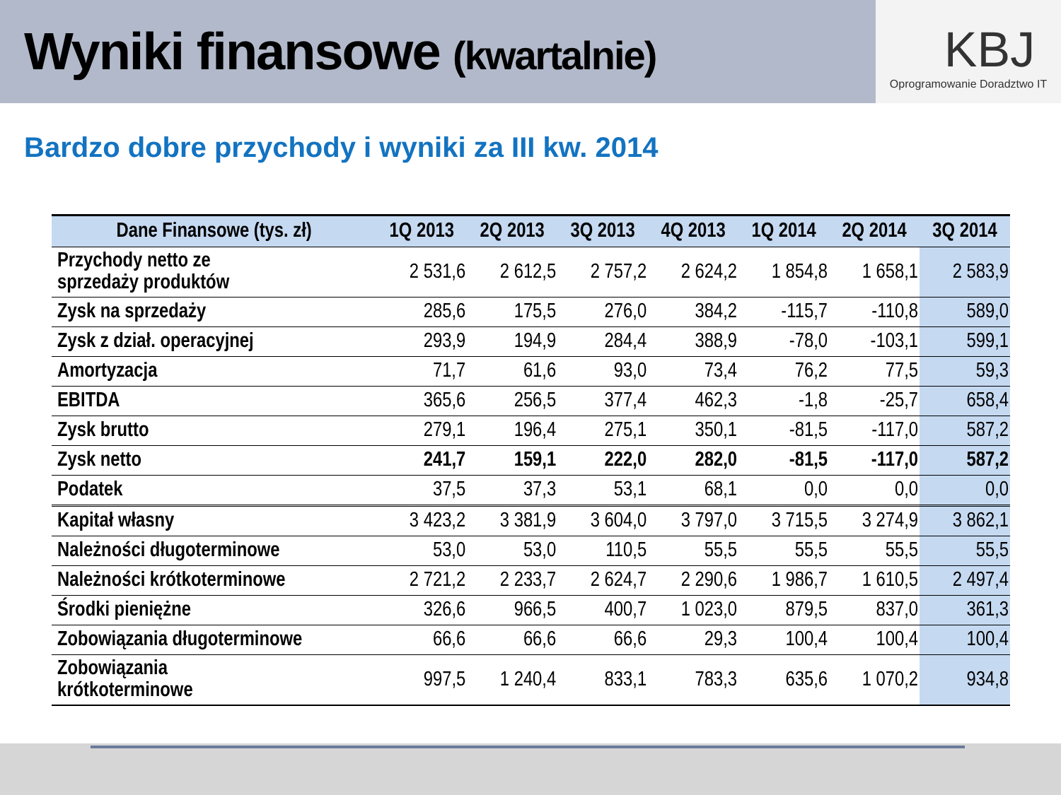Wyniki finansowe (kwartalnie)
KBJ
Oprogramowanie Doradztwo IT
Bardzo dobre przychody i wyniki za III kw. 2014
| Dane Finansowe (tys. zł) | 1Q 2013 | 2Q 2013 | 3Q 2013 | 4Q 2013 | 1Q 2014 | 2Q 2014 | 3Q 2014 |
| --- | --- | --- | --- | --- | --- | --- | --- |
| Przychody netto ze sprzedaży produktów | 2 531,6 | 2 612,5 | 2 757,2 | 2 624,2 | 1 854,8 | 1 658,1 | 2 583,9 |
| Zysk na sprzedaży | 285,6 | 175,5 | 276,0 | 384,2 | -115,7 | -110,8 | 589,0 |
| Zysk z dział. operacyjnej | 293,9 | 194,9 | 284,4 | 388,9 | -78,0 | -103,1 | 599,1 |
| Amortyzacja | 71,7 | 61,6 | 93,0 | 73,4 | 76,2 | 77,5 | 59,3 |
| EBITDA | 365,6 | 256,5 | 377,4 | 462,3 | -1,8 | -25,7 | 658,4 |
| Zysk brutto | 279,1 | 196,4 | 275,1 | 350,1 | -81,5 | -117,0 | 587,2 |
| Zysk netto | 241,7 | 159,1 | 222,0 | 282,0 | -81,5 | -117,0 | 587,2 |
| Podatek | 37,5 | 37,3 | 53,1 | 68,1 | 0,0 | 0,0 | 0,0 |
| Kapitał własny | 3 423,2 | 3 381,9 | 3 604,0 | 3 797,0 | 3 715,5 | 3 274,9 | 3 862,1 |
| Należności długoterminowe | 53,0 | 53,0 | 110,5 | 55,5 | 55,5 | 55,5 | 55,5 |
| Należności krótkoterminowe | 2 721,2 | 2 233,7 | 2 624,7 | 2 290,6 | 1 986,7 | 1 610,5 | 2 497,4 |
| Środki pieniężne | 326,6 | 966,5 | 400,7 | 1 023,0 | 879,5 | 837,0 | 361,3 |
| Zobowiązania długoterminowe | 66,6 | 66,6 | 66,6 | 29,3 | 100,4 | 100,4 | 100,4 |
| Zobowiązania krótkoterminowe | 997,5 | 1 240,4 | 833,1 | 783,3 | 635,6 | 1 070,2 | 934,8 |